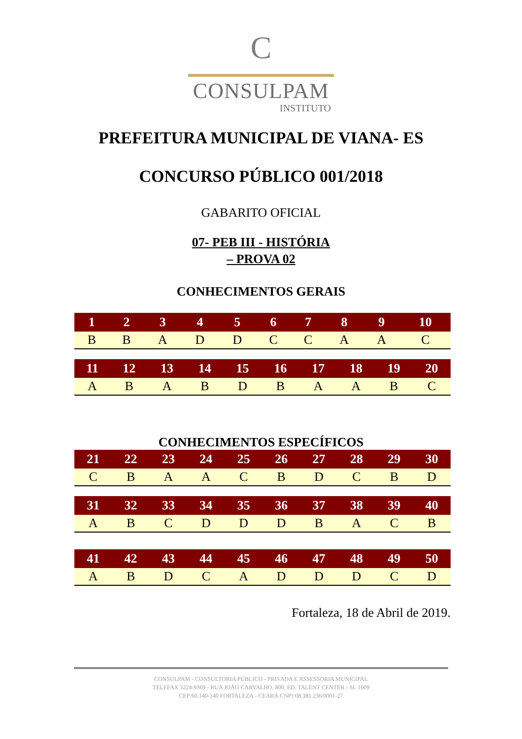C
CONSULPAM
INSTITUTO
PREFEITURA MUNICIPAL DE VIANA- ES
CONCURSO PÚBLICO 001/2018
GABARITO OFICIAL
07- PEB III - HISTÓRIA
– PROVA 02
CONHECIMENTOS GERAIS
| 1 | 2 | 3 | 4 | 5 | 6 | 7 | 8 | 9 | 10 |
| --- | --- | --- | --- | --- | --- | --- | --- | --- | --- |
| B | B | A | D | D | C | C | A | A | C |
| 11 | 12 | 13 | 14 | 15 | 16 | 17 | 18 | 19 | 20 |
| --- | --- | --- | --- | --- | --- | --- | --- | --- | --- |
| A | B | A | B | D | B | A | A | B | C |
CONHECIMENTOS ESPECÍFICOS
| 21 | 22 | 23 | 24 | 25 | 26 | 27 | 28 | 29 | 30 |
| --- | --- | --- | --- | --- | --- | --- | --- | --- | --- |
| C | B | A | A | C | B | D | C | B | D |
| 31 | 32 | 33 | 34 | 35 | 36 | 37 | 38 | 39 | 40 |
| --- | --- | --- | --- | --- | --- | --- | --- | --- | --- |
| A | B | C | D | D | D | B | A | C | B |
| 41 | 42 | 43 | 44 | 45 | 46 | 47 | 48 | 49 | 50 |
| --- | --- | --- | --- | --- | --- | --- | --- | --- | --- |
| A | B | D | C | A | D | D | D | C | D |
Fortaleza, 18 de Abril de 2019.
CONSULPAM - CONSULTORIA PÚBLICO - PRIVADA E ASSESSORIA MUNICIPAL
TELEFAX 3224-9369 - RUA JOÃO CARVALHO, 800. ED. TALENT CENTER - SL 1009
CEP:60.140-140 FORTALEZA - CEARÁ CNPJ 08.381.236/0001-27